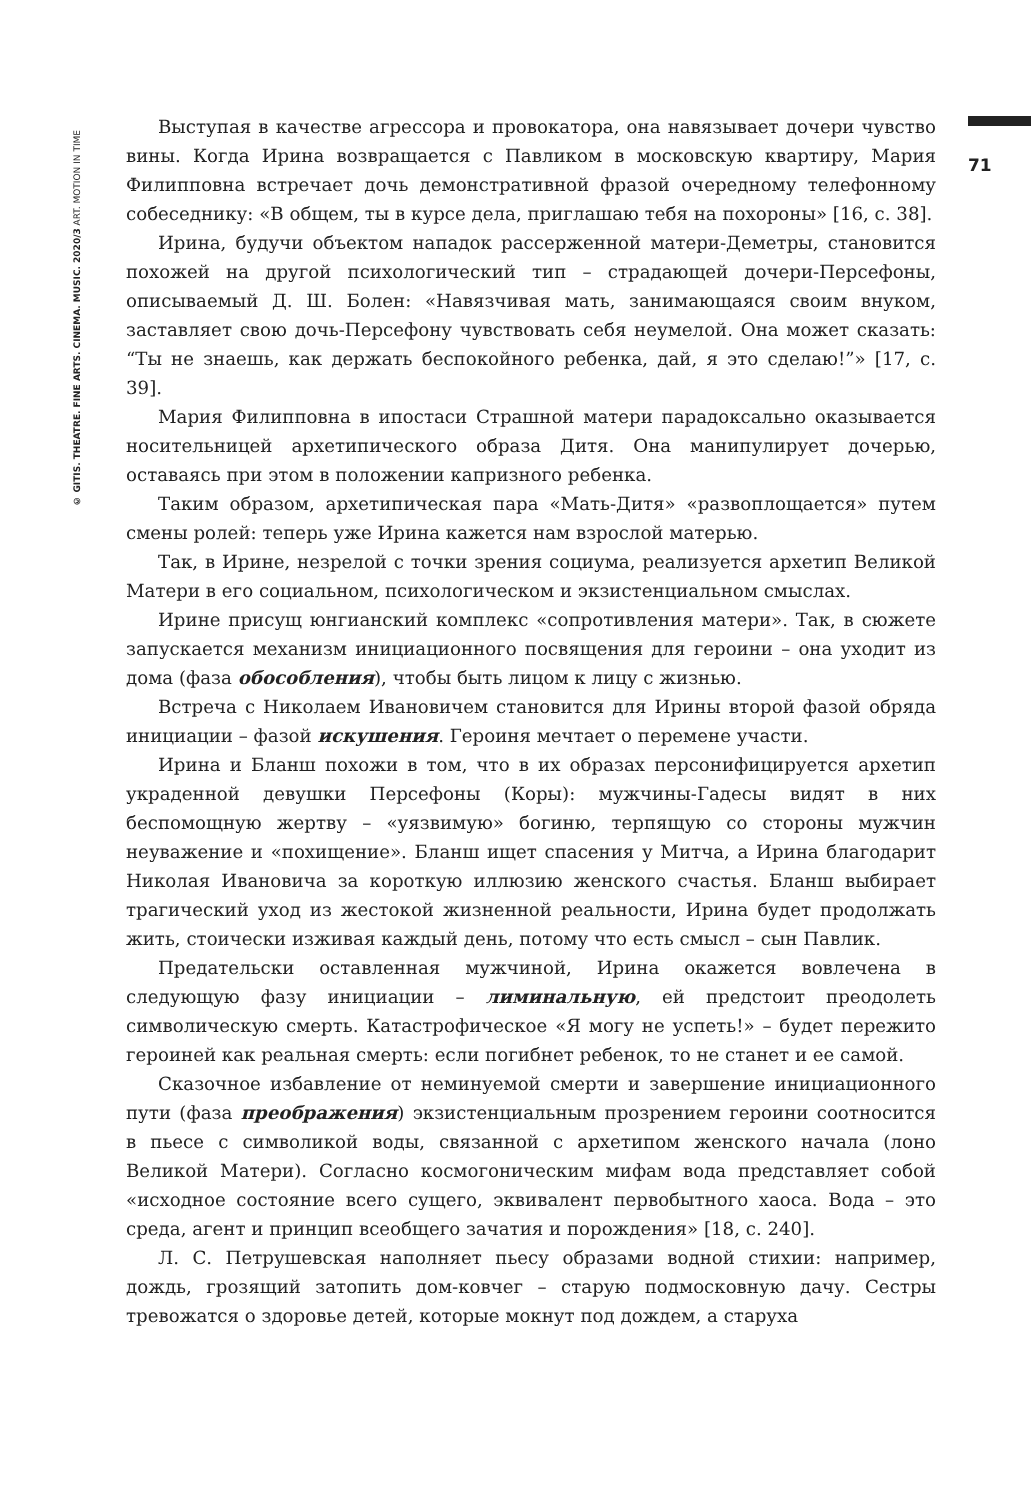© GITIS. THEATRE. FINE ARTS. CINEMA. MUSIC. 2020/3 ART. MOTION IN TIME
71
Выступая в качестве агрессора и провокатора, она навязывает дочери чувство вины. Когда Ирина возвращается с Павликом в московскую квартиру, Мария Филипповна встречает дочь демонстративной фразой очередному телефонному собеседнику: «В общем, ты в курсе дела, приглашаю тебя на похороны» [16, с. 38].
Ирина, будучи объектом нападок рассерженной матери-Деметры, становится похожей на другой психологический тип – страдающей дочери-Персефоны, описываемый Д. Ш. Болен: «Навязчивая мать, занимающаяся своим внуком, заставляет свою дочь-Персефону чувствовать себя неумелой. Она может сказать: “Ты не знаешь, как держать беспокойного ребенка, дай, я это сделаю!”» [17, с. 39].
Мария Филипповна в ипостаси Страшной матери парадоксально оказывается носительницей архетипического образа Дитя. Она манипулирует дочерью, оставаясь при этом в положении капризного ребенка.
Таким образом, архетипическая пара «Мать-Дитя» «развоплощается» путем смены ролей: теперь уже Ирина кажется нам взрослой матерью.
Так, в Ирине, незрелой с точки зрения социума, реализуется архетип Великой Матери в его социальном, психологическом и экзистенциальном смыслах.
Ирине присущ юнгианский комплекс «сопротивления матери». Так, в сюжете запускается механизм инициационного посвящения для героини – она уходит из дома (фаза обособления), чтобы быть лицом к лицу с жизнью.
Встреча с Николаем Ивановичем становится для Ирины второй фазой обряда инициации – фазой искушения. Героиня мечтает о перемене участи.
Ирина и Бланш похожи в том, что в их образах персонифицируется архетип украденной девушки Персефоны (Коры): мужчины-Гадесы видят в них беспомощную жертву – «уязвимую» богиню, терпящую со стороны мужчин неуважение и «похищение». Бланш ищет спасения у Митча, а Ирина благодарит Николая Ивановича за короткую иллюзию женского счастья. Бланш выбирает трагический уход из жестокой жизненной реальности, Ирина будет продолжать жить, стоически изживая каждый день, потому что есть смысл – сын Павлик.
Предательски оставленная мужчиной, Ирина окажется вовлечена в следующую фазу инициации – лиминальную, ей предстоит преодолеть символическую смерть. Катастрофическое «Я могу не успеть!» – будет пережито героиней как реальная смерть: если погибнет ребенок, то не станет и ее самой.
Сказочное избавление от неминуемой смерти и завершение инициационного пути (фаза преображения) экзистенциальным прозрением героини соотносится в пьесе с символикой воды, связанной с архетипом женского начала (лоно Великой Матери). Согласно космогоническим мифам вода представляет собой «исходное состояние всего сущего, эквивалент первобытного хаоса. Вода – это среда, агент и принцип всеобщего зачатия и порождения» [18, с. 240].
Л. С. Петрушевская наполняет пьесу образами водной стихии: например, дождь, грозящий затопить дом-ковчег – старую подмосковную дачу. Сестры тревожатся о здоровье детей, которые мокнут под дождем, а старуха